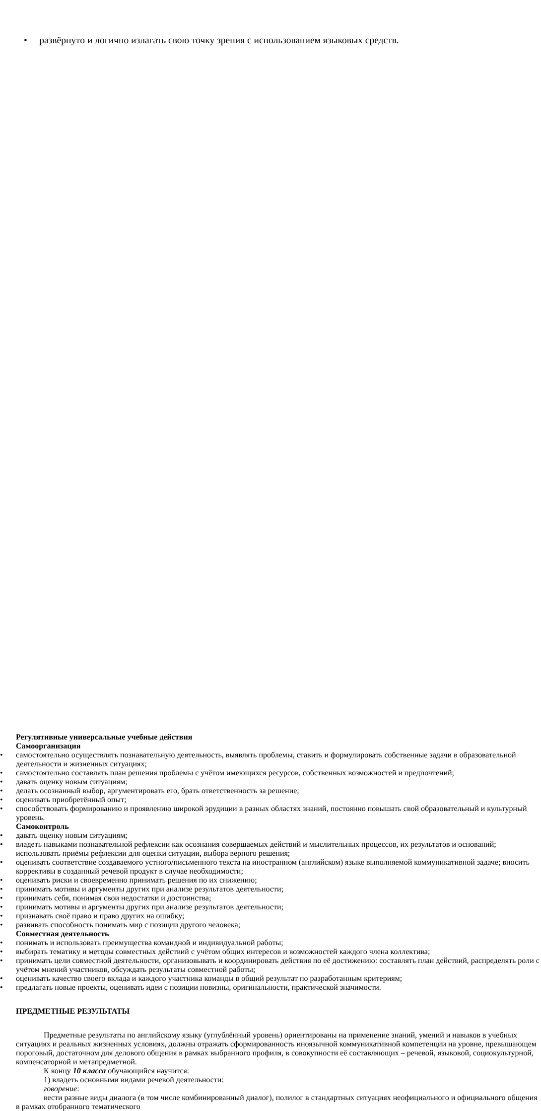• развёрнуто и логично излагать свою точку зрения с использованием языковых средств.
Регулятивные универсальные учебные действия
Самоорганизация
• самостоятельно осуществлять познавательную деятельность, выявлять проблемы, ставить и формулировать собственные задачи в образовательной деятельности и жизненных ситуациях;
• самостоятельно составлять план решения проблемы с учётом имеющихся ресурсов, собственных возможностей и предпочтений;
• давать оценку новым ситуациям;
• делать осознанный выбор, аргументировать его, брать ответственность за решение;
• оценивать приобретённый опыт;
• способствовать формированию и проявлению широкой эрудиции в разных областях знаний, постоянно повышать свой образовательный и культурный уровень.
Самоконтроль
• давать оценку новым ситуациям;
• владеть навыками познавательной рефлексии как осознания совершаемых действий и мыслительных процессов, их результатов и оснований; использовать приёмы рефлексии для оценки ситуации, выбора верного решения;
• оценивать соответствие создаваемого устного/письменного текста на иностранном (английском) языке выполняемой коммуникативной задаче; вносить коррективы в созданный речевой продукт в случае необходимости;
• оценивать риски и своевременно принимать решения по их снижению;
• принимать мотивы и аргументы других при анализе результатов деятельности;
• принимать себя, понимая свои недостатки и достоинства;
• принимать мотивы и аргументы других при анализе результатов деятельности;
• признавать своё право и право других на ошибку;
• развивать способность понимать мир с позиции другого человека;
Совместная деятельность
• понимать и использовать преимущества командной и индивидуальной работы;
• выбирать тематику и методы совместных действий с учётом общих интересов и возможностей каждого члена коллектива;
• принимать цели совместной деятельности, организовывать и координировать действия по её достижению: составлять план действий, распределять роли с учётом мнений участников, обсуждать результаты совместной работы;
• оценивать качество своего вклада и каждого участника команды в общий результат по разработанным критериям;
• предлагать новые проекты, оценивать идеи с позиции новизны, оригинальности, практической значимости.
ПРЕДМЕТНЫЕ РЕЗУЛЬТАТЫ
Предметные результаты по английскому языку (углублённый уровень) ориентированы на применение знаний, умений и навыков в учебных ситуациях и реальных жизненных условиях, должны отражать сформированность иноязычной коммуникативной компетенции на уровне, превышающем пороговый, достаточном для делового общения в рамках выбранного профиля, в совокупности её составляющих – речевой, языковой, социокультурной, компенсаторной и метапредметной.
К концу 10 класса обучающийся научится:
1) владеть основными видами речевой деятельности:
говорение:
вести разные виды диалога (в том числе комбинированный диалог), полилог в стандартных ситуациях неофициального и официального общения в рамках отобранного тематического